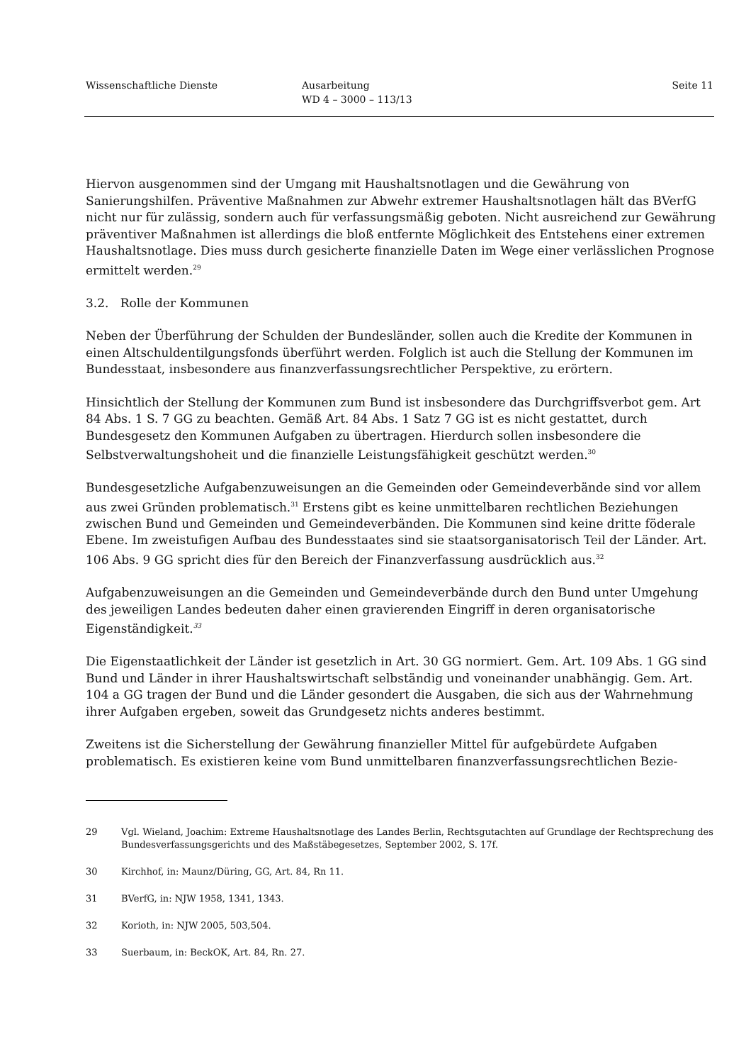Wissenschaftliche Dienste Ausarbeitung
WD 4 – 3000 – 113/13
Seite 11
Hiervon ausgenommen sind der Umgang mit Haushaltsnotlagen und die Gewährung von Sanierungshilfen. Präventive Maßnahmen zur Abwehr extremer Haushaltsnotlagen hält das BVerfG nicht nur für zulässig, sondern auch für verfassungsmäßig geboten. Nicht ausreichend zur Gewährung präventiver Maßnahmen ist allerdings die bloß entfernte Möglichkeit des Entstehens einer extremen Haushaltsnotlage. Dies muss durch gesicherte finanzielle Daten im Wege einer verlässlichen Prognose ermittelt werden.<sup>29</sup>
3.2. Rolle der Kommunen
Neben der Überführung der Schulden der Bundesländer, sollen auch die Kredite der Kommunen in einen Altschuldentilgungsfonds überführt werden. Folglich ist auch die Stellung der Kommunen im Bundesstaat, insbesondere aus finanzverfassungsrechtlicher Perspektive, zu erörtern.
Hinsichtlich der Stellung der Kommunen zum Bund ist insbesondere das Durchgriffsverbot gem. Art 84 Abs. 1 S. 7 GG zu beachten. Gemäß Art. 84 Abs. 1 Satz 7 GG ist es nicht gestattet, durch Bundesgesetz den Kommunen Aufgaben zu übertragen. Hierdurch sollen insbesondere die Selbstverwaltungshoheit und die finanzielle Leistungsfähigkeit geschützt werden.<sup>30</sup>
Bundesgesetzliche Aufgabenzuweisungen an die Gemeinden oder Gemeindeverbände sind vor allem aus zwei Gründen problematisch.<sup>31</sup> Erstens gibt es keine unmittelbaren rechtlichen Beziehungen zwischen Bund und Gemeinden und Gemeindeverbänden. Die Kommunen sind keine dritte föderale Ebene. Im zweistufigen Aufbau des Bundesstaates sind sie staatsorganisatorisch Teil der Länder. Art. 106 Abs. 9 GG spricht dies für den Bereich der Finanzverfassung ausdrücklich aus.<sup>32</sup>
Aufgabenzuweisungen an die Gemeinden und Gemeindeverbände durch den Bund unter Umgehung des jeweiligen Landes bedeuten daher einen gravierenden Eingriff in deren organisatorische Eigenständigkeit.<sup>33</sup>
Die Eigenstaatlichkeit der Länder ist gesetzlich in Art. 30 GG normiert. Gem. Art. 109 Abs. 1 GG sind Bund und Länder in ihrer Haushaltswirtschaft selbständig und voneinander unabhängig. Gem. Art. 104 a GG tragen der Bund und die Länder gesondert die Ausgaben, die sich aus der Wahrnehmung ihrer Aufgaben ergeben, soweit das Grundgesetz nichts anderes bestimmt.
Zweitens ist die Sicherstellung der Gewährung finanzieller Mittel für aufgebürdete Aufgaben problematisch. Es existieren keine vom Bund unmittelbaren finanzverfassungsrechtlichen Bezie-
29 Vgl. Wieland, Joachim: Extreme Haushaltsnotlage des Landes Berlin, Rechtsgutachten auf Grundlage der Rechtsprechung des Bundesverfassungsgerichts und des Maßstäbegesetzes, September 2002, S. 17f.
30 Kirchhof, in: Maunz/Düring, GG, Art. 84, Rn 11.
31 BVerfG, in: NJW 1958, 1341, 1343.
32 Korioth, in: NJW 2005, 503,504.
33 Suerbaum, in: BeckOK, Art. 84, Rn. 27.